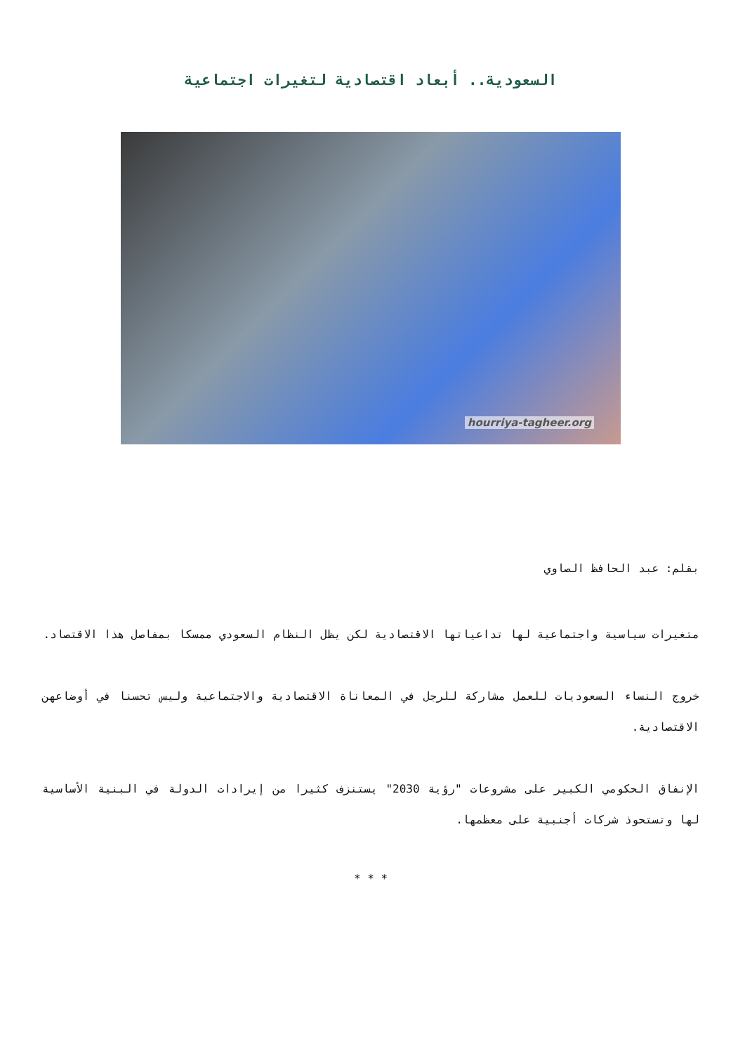السعودية.. أبعاد اقتصادية لتغيرات اجتماعية
hourriya-tagheer.org
بقلم: عبد الحافظ الصاوي
متغيرات سياسية واجتماعية لها تداعياتها الاقتصادية لكن يظل النظام السعودي ممسكا بمفاصل هذا الاقتصاد.
خروج النساء السعوديات للعمل مشاركة للرجل في المعاناة الاقتصادية والاجتماعية وليس تحسنا في أوضاعهن الاقتصادية.
الإنفاق الحكومي الكبير على مشروعات "رؤية 2030" يستنزف كثيرا من إيرادات الدولة في البنية الأساسية لها وتستحوذ شركات أجنبية على معظمها.
* * *